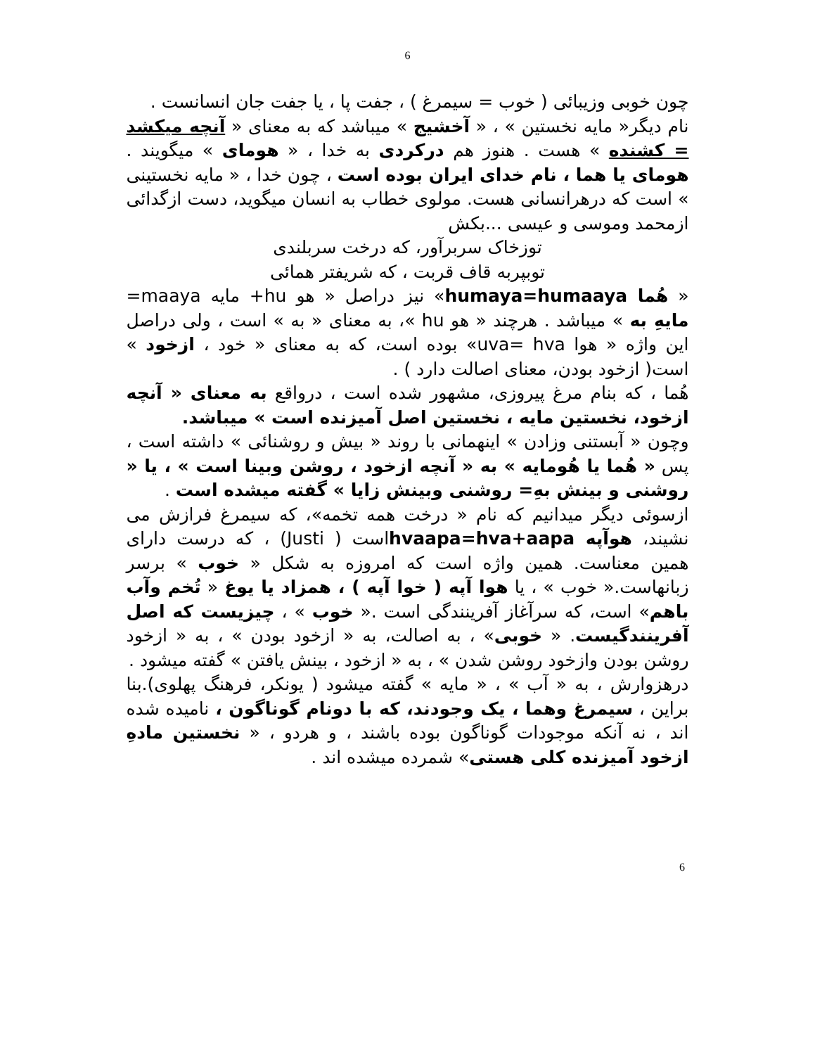6
چون خوبی وزیبائی ( خوب = سیمرغ ) ، جفت پا ، یا جفت جان انسانست .
نام دیگر« مایه نخستین » ، « آخشیج » میباشد که به معنای « آنچه میکشد = کشنده » هست . هنوز هم درکردی به خدا ، « هومای » میگویند . هومای یا هما ، نام خدای ایران بوده است ، چون خدا ، « مایه نخستینی » است که درهرانسانی هست. مولوی خطاب به انسان میگوید، دست ازگدائی ازمحمد وموسی و عیسی ...بکش
توزخاک سربرآور، که درخت سربلندی
توبپربه قاف قربت ، که شریفتر همائی
« هُما humaya=humaaya» نیز دراصل « هو hu+ مایه maaya= مایهِ به » میباشد . هرچند « هو hu »، به معنای « به » است ، ولی دراصل این واژه « هوا uva= hva» بوده است، که به معنای « خود ، ازخود » است( ازخود بودن، معنای اصالت دارد ) .
هُما ، که بنام مرغ پیروزی، مشهور شده است ، درواقع به معنای « آنچه ازخود، نخستین مایه ، نخستین اصل آمیزنده است » میباشد.
وچون « آبستنی وزادن » اینهمانی با روند « بیش و روشنائی » داشته است ، پس « هُما یا هُومایه » به « آنچه ازخود ، روشن وبینا است » ، یا « روشنی و بینش بهِ= روشنی وبینش زایا » گفته میشده است .
ازسوئی دیگر میدانیم که نام « درخت همه تخمه»، که سیمرغ فرازش می نشیند، هوآپه hvaapa=hva+aapaاست ( Justi) ، که درست دارای همین معناست. همین واژه است که امروزه به شکل « خوب » برسر زبانهاست.« خوب » ، یا هوا آپه ( خوا آپه ) ، همزاد یا یوغ « تُخم وآب باهم» است، که سرآغاز آفرینندگی است .« خوب » ، چیزیست که اصل آفرینندگیست. « خوبی» ، به اصالت، به « ازخود بودن » ، به « ازخود روشن بودن وازخود روشن شدن » ، به « ازخود ، بینش یافتن » گفته میشود .
درهزوارش ، به « آب » ، « مایه » گفته میشود ( یونکر، فرهنگ پهلوی).بنا براین ، سیمرغ وهما ، یک وجودند، که با دونام گوناگون ، نامیده شده اند ، نه آنکه موجودات گوناگون بوده باشند ، و هردو ، « نخستین مادهِ ازخود آمیزنده کلی هستی» شمرده میشده اند .
6